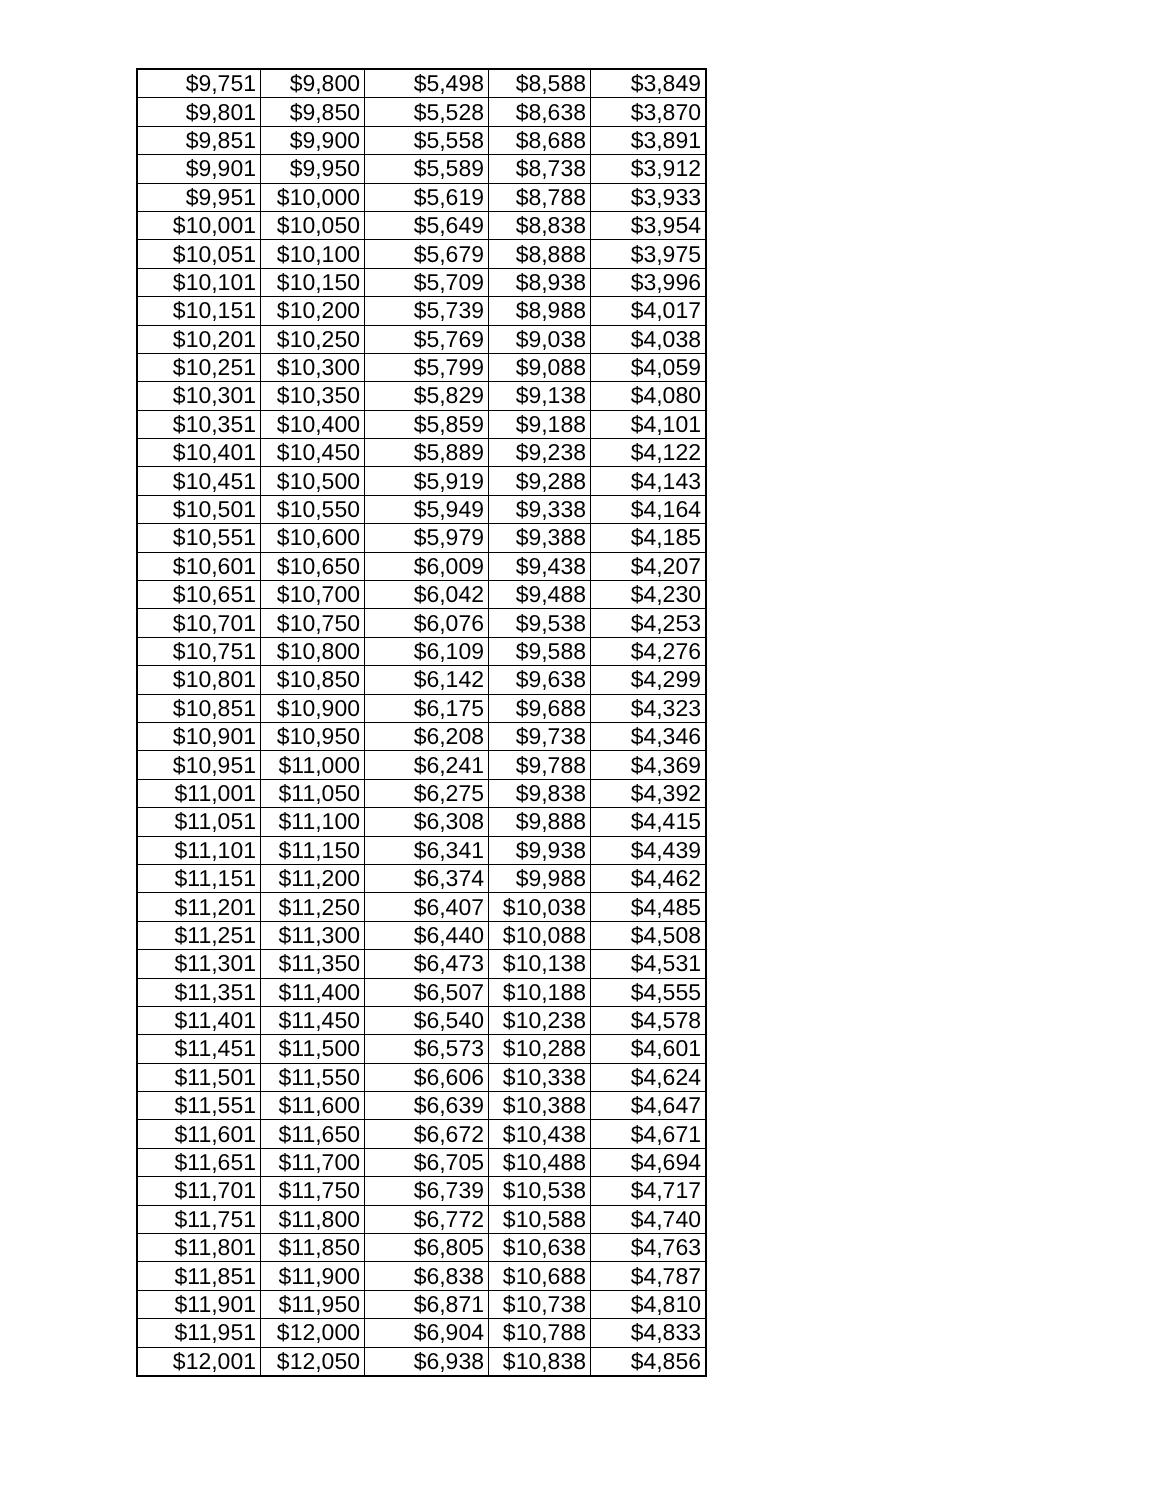| $9,751 | $9,800 | $5,498 | $8,588 | $3,849 |
| $9,801 | $9,850 | $5,528 | $8,638 | $3,870 |
| $9,851 | $9,900 | $5,558 | $8,688 | $3,891 |
| $9,901 | $9,950 | $5,589 | $8,738 | $3,912 |
| $9,951 | $10,000 | $5,619 | $8,788 | $3,933 |
| $10,001 | $10,050 | $5,649 | $8,838 | $3,954 |
| $10,051 | $10,100 | $5,679 | $8,888 | $3,975 |
| $10,101 | $10,150 | $5,709 | $8,938 | $3,996 |
| $10,151 | $10,200 | $5,739 | $8,988 | $4,017 |
| $10,201 | $10,250 | $5,769 | $9,038 | $4,038 |
| $10,251 | $10,300 | $5,799 | $9,088 | $4,059 |
| $10,301 | $10,350 | $5,829 | $9,138 | $4,080 |
| $10,351 | $10,400 | $5,859 | $9,188 | $4,101 |
| $10,401 | $10,450 | $5,889 | $9,238 | $4,122 |
| $10,451 | $10,500 | $5,919 | $9,288 | $4,143 |
| $10,501 | $10,550 | $5,949 | $9,338 | $4,164 |
| $10,551 | $10,600 | $5,979 | $9,388 | $4,185 |
| $10,601 | $10,650 | $6,009 | $9,438 | $4,207 |
| $10,651 | $10,700 | $6,042 | $9,488 | $4,230 |
| $10,701 | $10,750 | $6,076 | $9,538 | $4,253 |
| $10,751 | $10,800 | $6,109 | $9,588 | $4,276 |
| $10,801 | $10,850 | $6,142 | $9,638 | $4,299 |
| $10,851 | $10,900 | $6,175 | $9,688 | $4,323 |
| $10,901 | $10,950 | $6,208 | $9,738 | $4,346 |
| $10,951 | $11,000 | $6,241 | $9,788 | $4,369 |
| $11,001 | $11,050 | $6,275 | $9,838 | $4,392 |
| $11,051 | $11,100 | $6,308 | $9,888 | $4,415 |
| $11,101 | $11,150 | $6,341 | $9,938 | $4,439 |
| $11,151 | $11,200 | $6,374 | $9,988 | $4,462 |
| $11,201 | $11,250 | $6,407 | $10,038 | $4,485 |
| $11,251 | $11,300 | $6,440 | $10,088 | $4,508 |
| $11,301 | $11,350 | $6,473 | $10,138 | $4,531 |
| $11,351 | $11,400 | $6,507 | $10,188 | $4,555 |
| $11,401 | $11,450 | $6,540 | $10,238 | $4,578 |
| $11,451 | $11,500 | $6,573 | $10,288 | $4,601 |
| $11,501 | $11,550 | $6,606 | $10,338 | $4,624 |
| $11,551 | $11,600 | $6,639 | $10,388 | $4,647 |
| $11,601 | $11,650 | $6,672 | $10,438 | $4,671 |
| $11,651 | $11,700 | $6,705 | $10,488 | $4,694 |
| $11,701 | $11,750 | $6,739 | $10,538 | $4,717 |
| $11,751 | $11,800 | $6,772 | $10,588 | $4,740 |
| $11,801 | $11,850 | $6,805 | $10,638 | $4,763 |
| $11,851 | $11,900 | $6,838 | $10,688 | $4,787 |
| $11,901 | $11,950 | $6,871 | $10,738 | $4,810 |
| $11,951 | $12,000 | $6,904 | $10,788 | $4,833 |
| $12,001 | $12,050 | $6,938 | $10,838 | $4,856 |